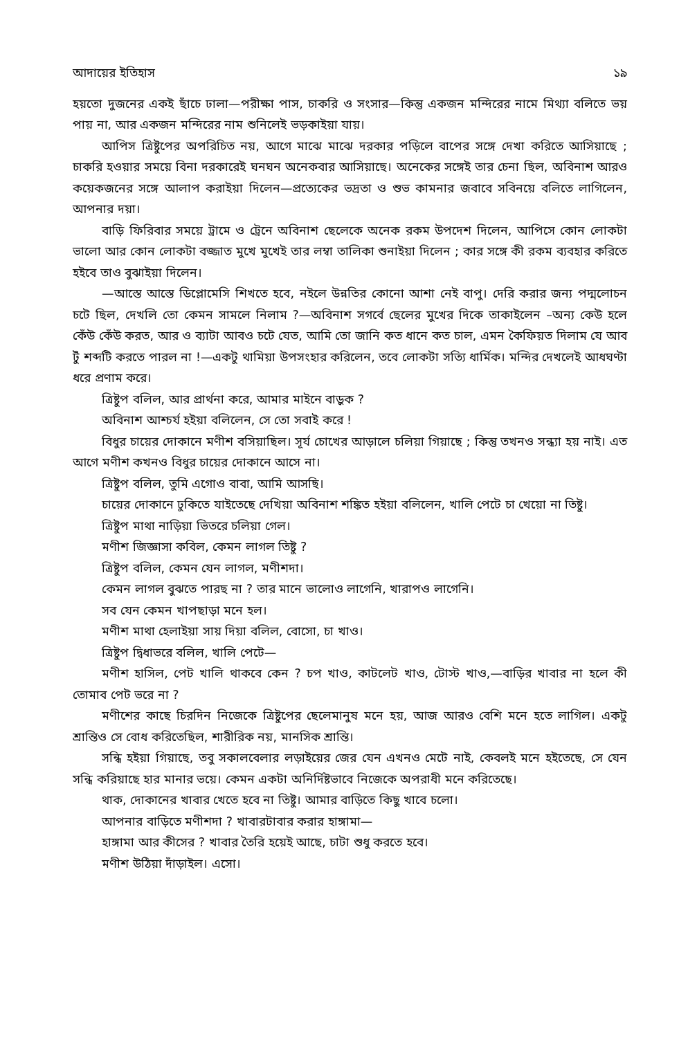আদায়ের ইতিহাস ১৯
হয়তো দুজনের একই ছাঁচে ঢালা—পরীক্ষা পাস, চাকরি ও সংসার—কিন্তু একজন মন্দিরের নামে মিথ্যা বলিতে ভয় পায় না, আর একজন মন্দিরের নাম শুনিলেই ভড়কাইয়া যায়।
আপিস ত্রিষ্টুপের অপরিচিত নয়, আগে মাঝে মাঝে দরকার পড়িলে বাপের সঙ্গে দেখা করিতে আসিয়াছে ; চাকরি হওয়ার সময়ে বিনা দরকারেই ঘনঘন অনেকবার আসিয়াছে। অনেকের সঙ্গেই তার চেনা ছিল, অবিনাশ আরও কয়েকজনের সঙ্গে আলাপ করাইয়া দিলেন—প্রত্যেকের ভদ্রতা ও শুভ কামনার জবাবে সবিনয়ে বলিতে লাগিলেন, আপনার দয়া।
বাড়ি ফিরিবার সময়ে ট্রামে ও ট্রেনে অবিনাশ ছেলেকে অনেক রকম উপদেশ দিলেন, আপিসে কোন লোকটা ভালো আর কোন লোকটা বজ্জাত মুখে মুখেই তার লম্বা তালিকা শুনাইয়া দিলেন ; কার সঙ্গে কী রকম ব্যবহার করিতে হইবে তাও বুঝাইয়া দিলেন।
—আস্তে আস্তে ডিপ্লোমেসি শিখতে হবে, নইলে উন্নতির কোনো আশা নেই বাপু। দেরি করার জন্য পদ্মলোচন চটে ছিল, দেখলি তো কেমন সামলে নিলাম ?—অবিনাশ সগর্বে ছেলের মুখের দিকে তাকাইলেন –অন্য কেউ হলে কেঁউ কেঁউ করত, আর ও ব্যাটা আবও চটে যেত, আমি তো জানি কত ধানে কত চাল, এমন কৈফিয়ত দিলাম যে আব টুঁ শব্দটি করতে পারল না !—একটু থামিয়া উপসংহার করিলেন, তবে লোকটা সত্যি ধার্মিক। মন্দির দেখলেই আধঘণ্টা ধরে প্রণাম করে।
ত্রিষ্টুপ বলিল, আর প্রার্থনা করে, আমার মাইনে বাড়ুক ?
অবিনাশ আশ্চর্য হইয়া বলিলেন, সে তো সবাই করে !
বিধুর চায়ের দোকানে মণীশ বসিয়াছিল। সূর্য চোখের আড়ালে চলিয়া গিয়াছে ; কিন্তু তখনও সন্ধ্যা হয় নাই। এত আগে মণীশ কখনও বিধুর চায়ের দোকানে আসে না।
ত্রিষ্টুপ বলিল, তুমি এগোও বাবা, আমি আসছি।
চায়ের দোকানে ঢুকিতে যাইতেছে দেখিয়া অবিনাশ শঙ্কিত হইয়া বলিলেন, খালি পেটে চা খেয়ো না তিষ্টু।
ত্রিষ্টুপ মাথা নাড়িয়া ভিতরে চলিয়া গেল।
মণীশ জিজ্ঞাসা কবিল, কেমন লাগল তিষ্টু ?
ত্রিষ্টুপ বলিল, কেমন যেন লাগল, মণীশদা।
কেমন লাগল বুঝতে পারছ না ? তার মানে ভালোও লাগেনি, খারাপও লাগেনি।
সব যেন কেমন খাপছাড়া মনে হল।
মণীশ মাথা হেলাইয়া সায় দিয়া বলিল, বোসো, চা খাও।
ত্রিষ্টুপ দ্বিধাভরে বলিল, খালি পেটে—
মণীশ হাসিল, পেট খালি থাকবে কেন ? চপ খাও, কাটলেট খাও, টোস্ট খাও,—বাড়ির খাবার না হলে কী তোমাব পেট ভরে না ?
মণীশের কাছে চিরদিন নিজেকে ত্রিষ্টুপের ছেলেমানুষ মনে হয়, আজ আরও বেশি মনে হতে লাগিল। একটু শ্রান্তিও সে বোধ করিতেছিল, শারীরিক নয়, মানসিক শ্রান্তি।
সন্ধি হইয়া গিয়াছে, তবু সকালবেলার লড়াইয়ের জের যেন এখনও মেটে নাই, কেবলই মনে হইতেছে, সে যেন সন্ধি করিয়াছে হার মানার ভয়ে। কেমন একটা অনির্দিষ্টভাবে নিজেকে অপরাধী মনে করিতেছে।
থাক, দোকানের খাবার খেতে হবে না তিষ্টু। আমার বাড়িতে কিছু খাবে চলো।
আপনার বাড়িতে মণীশদা ? খাবারটাবার করার হাঙ্গামা—
হাঙ্গামা আর কীসের ? খাবার তৈরি হয়েই আছে, চাটা শুধু করতে হবে।
মণীশ উঠিয়া দাঁড়াইল। এসো।